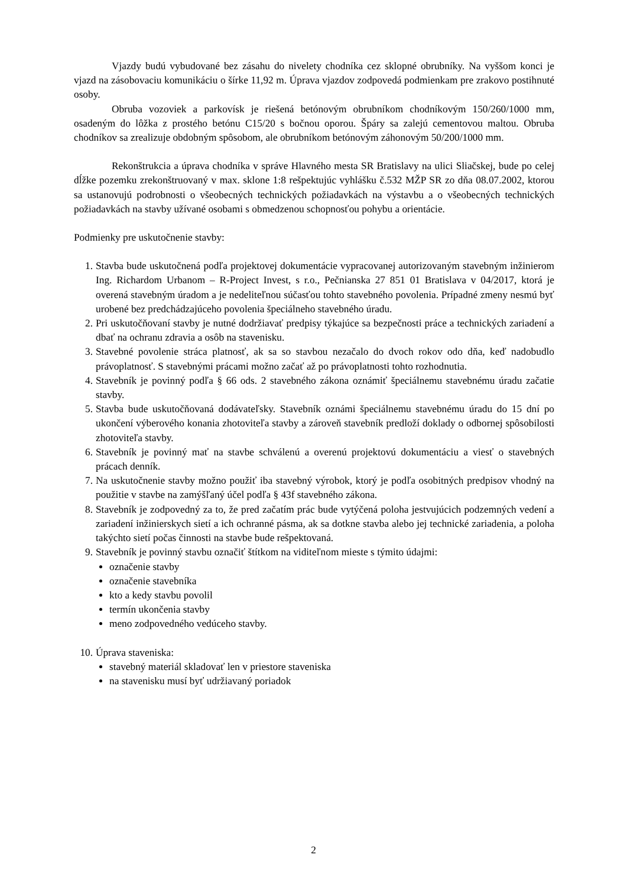Vjazdy budú vybudované bez zásahu do nivelety chodníka cez sklopné obrubníky. Na vyššom konci je vjazd na zásobovaciu komunikáciu o šírke 11,92 m. Úprava vjazdov zodpovedá podmienkam pre zrakovo postihnuté osoby.
Obruba vozoviek a parkovísk je riešená betónovým obrubníkom chodníkovým 150/260/1000 mm, osadeným do lôžka z prostého betónu C15/20 s bočnou oporou. Špáry sa zalejú cementovou maltou. Obruba chodníkov sa zrealizuje obdobným spôsobom, ale obrubníkom betónovým záhonovým 50/200/1000 mm.
Rekonštrukcia a úprava chodníka v správe Hlavného mesta SR Bratislavy na ulici Sliačskej, bude po celej dĺžke pozemku zrekonštruovaný v max. sklone 1:8 rešpektujúc vyhlášku č.532 MŽP SR zo dňa 08.07.2002, ktorou sa ustanovujú podrobnosti o všeobecných technických požiadavkách na výstavbu a o všeobecných technických požiadavkách na stavby užívané osobami s obmedzenou schopnosťou pohybu a orientácie.
Podmienky pre uskutočnenie stavby:
1. Stavba bude uskutočnená podľa projektovej dokumentácie vypracovanej autorizovaným stavebným inžinierom Ing. Richardom Urbanom – R-Project Invest, s r.o., Pečnianska 27 851 01 Bratislava v 04/2017, ktorá je overená stavebným úradom a je nedeliteľnou súčasťou tohto stavebného povolenia. Prípadné zmeny nesmú byť urobené bez predchádzajúceho povolenia špeciálneho stavebného úradu.
2. Pri uskutočňovaní stavby je nutné dodržiavať predpisy týkajúce sa bezpečnosti práce a technických zariadení a dbať na ochranu zdravia a osôb na stavenisku.
3. Stavebné povolenie stráca platnosť, ak sa so stavbou nezačalo do dvoch rokov odo dňa, keď nadobudlo právoplatnosť. S stavebnými prácami možno začať až po právoplatnosti tohto rozhodnutia.
4. Stavebník je povinný podľa § 66 ods. 2 stavebného zákona oznámiť špeciálnemu stavebnému úradu začatie stavby.
5. Stavba bude uskutočňovaná dodávateľsky. Stavebník oznámi špeciálnemu stavebnému úradu do 15 dní po ukončení výberového konania zhotoviteľa stavby a zároveň stavebník predloží doklady o odbornej spôsobilosti zhotoviteľa stavby.
6. Stavebník je povinný mať na stavbe schválenú a overenú projektovú dokumentáciu a viesť o stavebných prácach denník.
7. Na uskutočnenie stavby možno použiť iba stavebný výrobok, ktorý je podľa osobitných predpisov vhodný na použitie v stavbe na zamýšľaný účel podľa § 43f stavebného zákona.
8. Stavebník je zodpovedný za to, že pred začatím prác bude vytýčená poloha jestvujúcich podzemných vedení a zariadení inžinierskych sietí a ich ochranné pásma, ak sa dotkne stavba alebo jej technické zariadenia, a poloha takýchto sietí počas činnosti na stavbe bude rešpektovaná.
9. Stavebník je povinný stavbu označiť štítkom na viditeľnom mieste s týmito údajmi:
označenie stavby
označenie stavebníka
kto a kedy stavbu povolil
termín ukončenia stavby
meno zodpovedného vedúceho stavby.
10. Úprava staveniska:
stavebný materiál skladovať len v priestore staveniska
na stavenisku musí byť udržiavaný poriadok
2